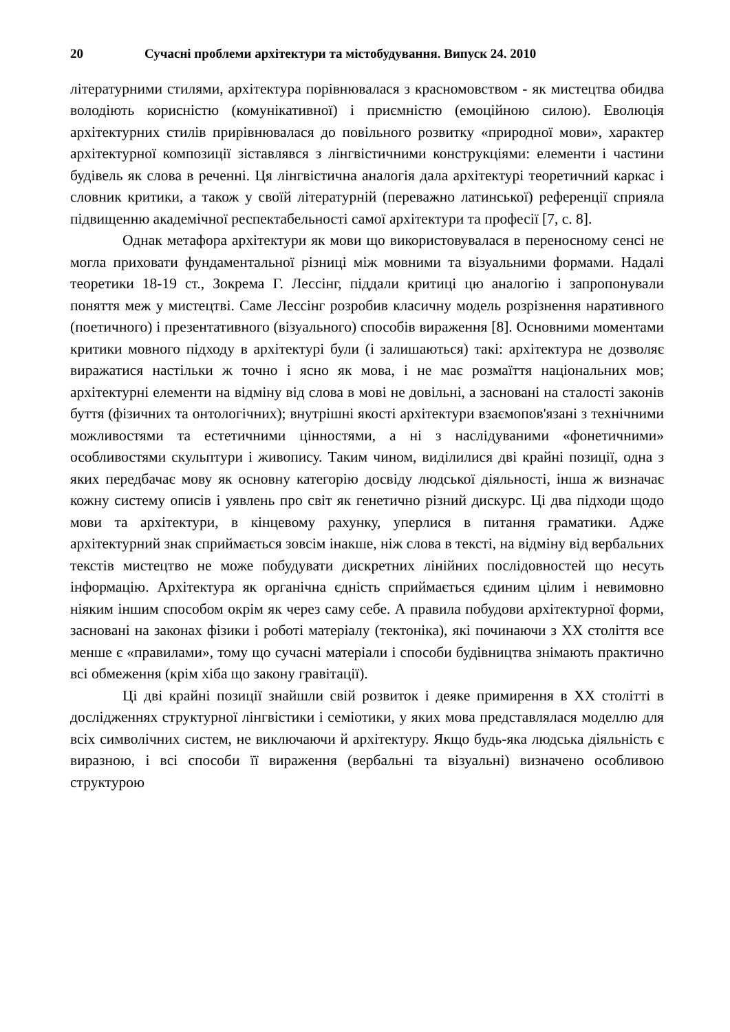20 Сучасні проблеми архітектури та містобудування. Випуск 24. 2010
літературними стилями, архітектура порівнювалася з красномовством - як мистецтва обидва володіють корисністю (комунікативної) і приємністю (емоційною силою). Еволюція архітектурних стилів прирівнювалася до повільного розвитку «природної мови», характер архітектурної композиції зіставлявся з лінгвістичними конструкціями: елементи і частини будівель як слова в реченні. Ця лінгвістична аналогія дала архітектурі теоретичний каркас і словник критики, а також у своїй літературній (переважно латинської) референції сприяла підвищенню академічної респектабельності самої архітектури та професії [7, с. 8].
Однак метафора архітектури як мови що використовувалася в переносному сенсі не могла приховати фундаментальної різниці між мовними та візуальними формами. Надалі теоретики 18-19 ст., Зокрема Г. Лессінг, піддали критиці цю аналогію і запропонували поняття меж у мистецтві. Саме Лессінг розробив класичну модель розрізнення наративного (поетичного) і презентативного (візуального) способів вираження [8]. Основними моментами критики мовного підходу в архітектурі були (і залишаються) такі: архітектура не дозволяє виражатися настільки ж точно і ясно як мова, і не має розмаїття національних мов; архітектурні елементи на відміну від слова в мові не довільні, а засновані на сталості законів буття (фізичних та онтологічних); внутрішні якості архітектури взаємопов'язані з технічними можливостями та естетичними цінностями, а ні з наслідуваними «фонетичними» особливостями скульптури і живопису. Таким чином, виділилися дві крайні позиції, одна з яких передбачає мову як основну категорію досвіду людської діяльності, інша ж визначає кожну систему описів і уявлень про світ як генетично різний дискурс. Ці два підходи щодо мови та архітектури, в кінцевому рахунку, уперлися в питання граматики. Адже архітектурний знак сприймається зовсім інакше, ніж слова в тексті, на відміну від вербальних текстів мистецтво не може побудувати дискретних лінійних послідовностей що несуть інформацію. Архітектура як органічна єдність сприймається єдиним цілим і невимовно ніяким іншим способом окрім як через саму себе. А правила побудови архітектурної форми, засновані на законах фізики і роботі матеріалу (тектоніка), які починаючи з XX століття все менше є «правилами», тому що сучасні матеріали і способи будівництва знімають практично всі обмеження (крім хіба що закону гравітації).
Ці дві крайні позиції знайшли свій розвиток і деяке примирення в XX столітті в дослідженнях структурної лінгвістики і семіотики, у яких мова представлялася моделлю для всіх символічних систем, не виключаючи й архітектуру. Якщо будь-яка людська діяльність є виразною, і всі способи її вираження (вербальні та візуальні) визначено особливою структурою